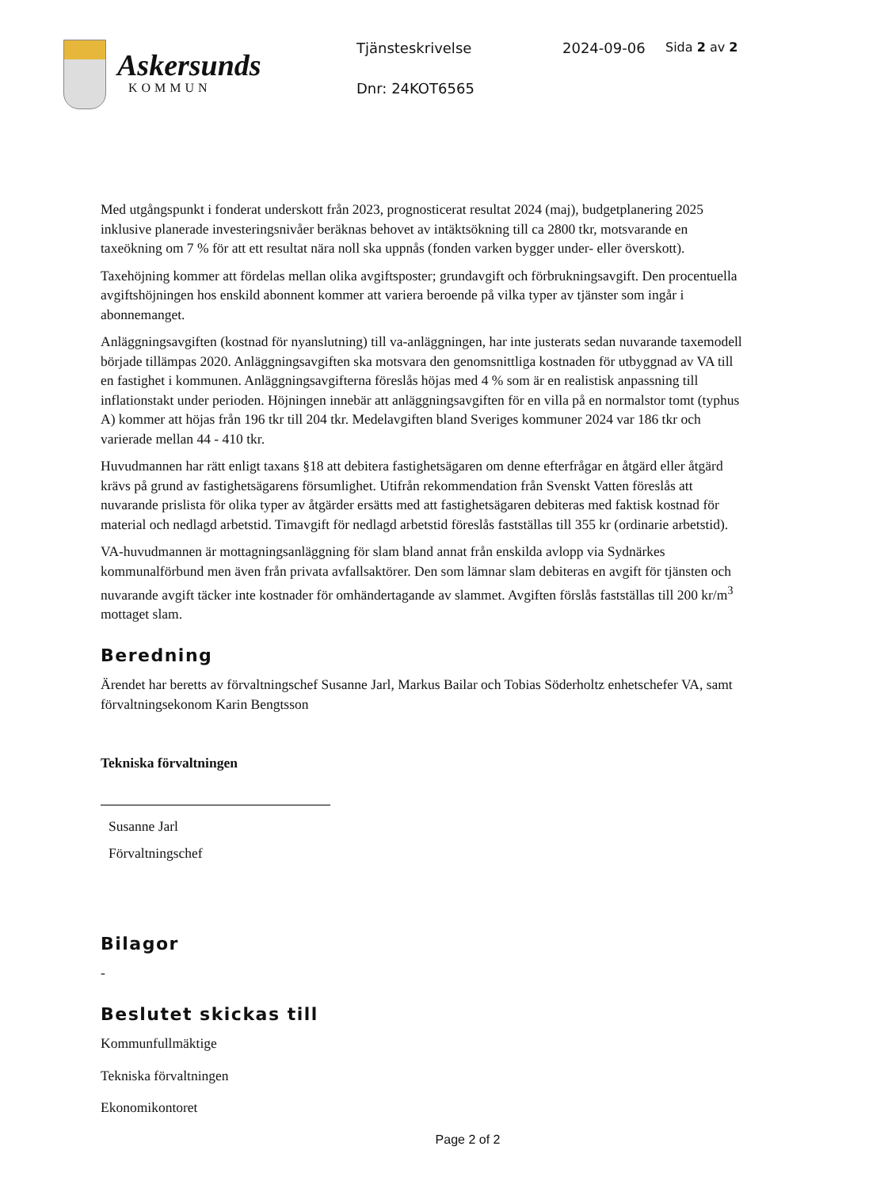Askersunds
KOMMUN
Tjänsteskrivelse
Dnr: 24KOT6565
2024-09-06 Sida 2 av 2
Med utgångspunkt i fonderat underskott från 2023, prognosticerat resultat 2024 (maj), budgetplanering 2025 inklusive planerade investeringsnivåer beräknas behovet av intäktsökning till ca 2800 tkr, motsvarande en taxeökning om 7 % för att ett resultat nära noll ska uppnås (fonden varken bygger under- eller överskott).
Taxehöjning kommer att fördelas mellan olika avgiftsposter; grundavgift och förbrukningsavgift. Den procentuella avgiftshöjningen hos enskild abonnent kommer att variera beroende på vilka typer av tjänster som ingår i abonnemanget.
Anläggningsavgiften (kostnad för nyanslutning) till va-anläggningen, har inte justerats sedan nuvarande taxemodell började tillämpas 2020. Anläggningsavgiften ska motsvara den genomsnittliga kostnaden för utbyggnad av VA till en fastighet i kommunen. Anläggningsavgifterna föreslås höjas med 4 % som är en realistisk anpassning till inflationstakt under perioden. Höjningen innebär att anläggningsavgiften för en villa på en normalstor tomt (typhus A) kommer att höjas från 196 tkr till 204 tkr. Medelavgiften bland Sveriges kommuner 2024 var 186 tkr och varierade mellan 44 - 410 tkr.
Huvudmannen har rätt enligt taxans §18 att debitera fastighetsägaren om denne efterfrågar en åtgärd eller åtgärd krävs på grund av fastighetsägarens försumlighet. Utifrån rekommendation från Svenskt Vatten föreslås att nuvarande prislista för olika typer av åtgärder ersätts med att fastighetsägaren debiteras med faktisk kostnad för material och nedlagd arbetstid. Timavgift för nedlagd arbetstid föreslås fastställas till 355 kr (ordinarie arbetstid).
VA-huvudmannen är mottagningsanläggning för slam bland annat från enskilda avlopp via Sydnärkes kommunalförbund men även från privata avfallsaktörer. Den som lämnar slam debiteras en avgift för tjänsten och nuvarande avgift täcker inte kostnader för omhändertagande av slammet. Avgiften förslås fastställas till 200 kr/m<sup>3</sup> mottaget slam.
Beredning
Ärendet har beretts av förvaltningschef Susanne Jarl, Markus Bailar och Tobias Söderholtz enhetschefer VA, samt förvaltningsekonom Karin Bengtsson
Tekniska förvaltningen
Susanne Jarl
Förvaltningschef
Bilagor
-
Beslutet skickas till
Kommunfullmäktige
Tekniska förvaltningen
Ekonomikontoret
Page 2 of 2